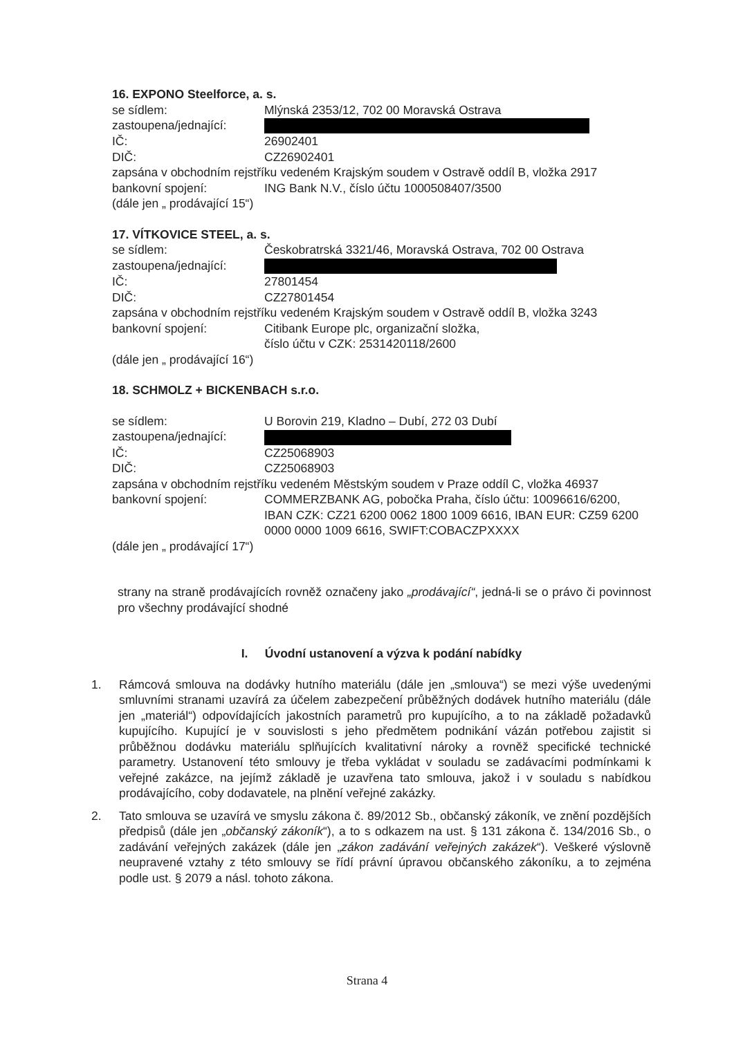16. EXPONO Steelforce, a. s.
se sídlem: Mlýnská 2353/12, 702 00 Moravská Ostrava
zastoupena/jednající:
IČ: 26902401
DIČ: CZ26902401
zapsána v obchodním rejstříku vedeném Krajským soudem v Ostravě oddíl B, vložka 2917
bankovní spojení: ING Bank N.V., číslo účtu 1000508407/3500
(dále jen „ prodávající 15“)
17. VÍTKOVICE STEEL, a. s.
se sídlem: Českobratrská 3321/46, Moravská Ostrava, 702 00 Ostrava
zastoupena/jednající:
IČ: 27801454
DIČ: CZ27801454
zapsána v obchodním rejstříku vedeném Krajským soudem v Ostravě oddíl B, vložka 3243
bankovní spojení: Citibank Europe plc, organizační složka,
číslo účtu v CZK: 2531420118/2600
(dále jen „ prodávající 16“)
18. SCHMOLZ + BICKENBACH s.r.o.
se sídlem: U Borovin 219, Kladno – Dubí, 272 03 Dubí
zastoupena/jednající:
IČ: CZ25068903
DIČ: CZ25068903
zapsána v obchodním rejstříku vedeném Městským soudem v Praze oddíl C, vložka 46937
bankovní spojení: COMMERZBANK AG, pobočka Praha, číslo účtu: 10096616/6200, IBAN CZK: CZ21 6200 0062 1800 1009 6616, IBAN EUR: CZ59 6200 0000 0000 1009 6616, SWIFT:COBACZPXXXX
(dále jen „ prodávající 17“)
strany na straně prodávajících rovněž označeny jako „prodávající“, jedná-li se o právo či povinnost pro všechny prodávající shodné
I. Úvodní ustanovení a výzva k podání nabídky
1. Rámcová smlouva na dodávky hutního materiálu (dále jen „smlouva“) se mezi výše uvedenými smluvními stranami uzavírá za účelem zabezpečení průběžných dodávek hutního materiálu (dále jen „materiál“) odpovídajících jakostních parametrů pro kupujícího, a to na základě požadavků kupujícího. Kupující je v souvislosti s jeho předmětem podnikání vázán potřebou zajistit si průběžnou dodávku materiálu splňujících kvalitativní nároky a rovněž specifické technické parametry. Ustanovení této smlouvy je třeba vykládat v souladu se zadávacími podmínkami k veřejné zakázce, na jejímž základě je uzavřena tato smlouva, jakož i v souladu s nabídkou prodávajícího, coby dodavatele, na plnění veřejné zakázky.
2. Tato smlouva se uzavírá ve smyslu zákona č. 89/2012 Sb., občanský zákoník, ve znění pozdějších předpisů (dále jen „občanský zákoník“), a to s odkazem na ust. § 131 zákona č. 134/2016 Sb., o zadávání veřejných zakázek (dále jen „zákon zadávání veřejných zakázek“). Veškeré výslovně neupravené vztahy z této smlouvy se řídí právní úpravou občanského zákoníku, a to zejména podle ust. § 2079 a násl. tohoto zákona.
Strana 4